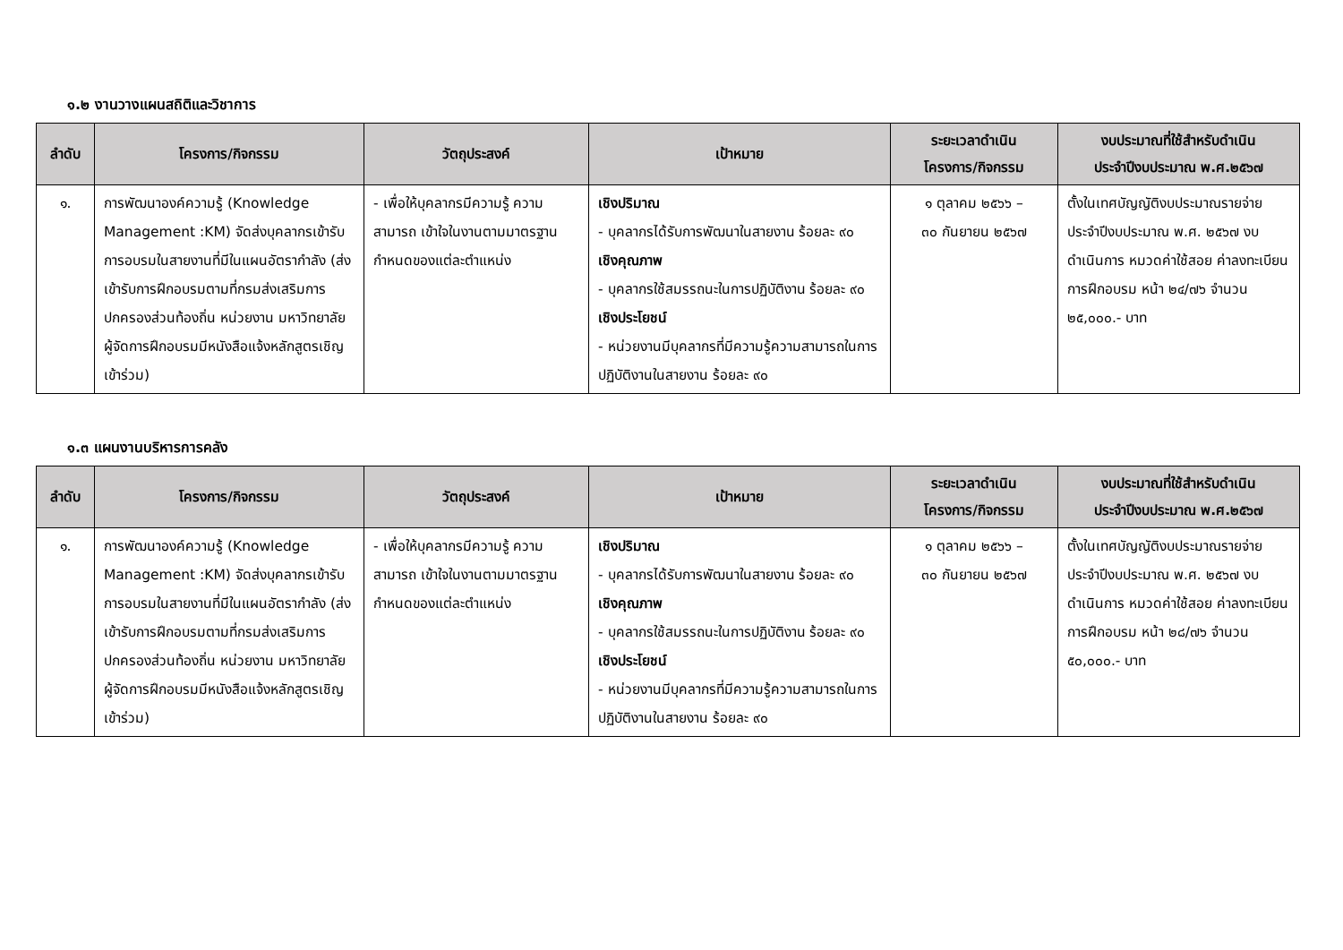๑.๒ งานวางแผนสถิติและวิชาการ
| ลำดับ | โครงการ/กิจกรรม | วัตถุประสงค์ | เป้าหมาย | ระยะเวลาดำเนิน โครงการ/กิจกรรม | งบประมาณที่ใช้สำหรับดำเนิน ประจำปีงบประมาณ พ.ศ.๒๕๖๗ |
| --- | --- | --- | --- | --- | --- |
| ๑. | การพัฒนาองค์ความรู้ (Knowledge Management :KM) จัดส่งบุคลากรเข้ารับการอบรมในสายงานที่มีในแผนอัตรากำลัง (ส่งเข้ารับการฝึกอบรมตามที่กรมส่งเสริมการปกครองส่วนท้องถิ่น หน่วยงาน มหาวิทยาลัย ผู้จัดการฝึกอบรมมีหนังสือแจ้งหลักสูตรเชิญเข้าร่วม) | - เพื่อให้บุคลากรมีความรู้ ความสามารถ เข้าใจในงานตามมาตรฐานกำหนดของแต่ละตำแหน่ง | เชิงปริมาณ - บุคลากรได้รับการพัฒนาในสายงาน ร้อยละ ๙๐ เชิงคุณภาพ - บุคลากรใช้สมรรถนะในการปฏิบัติงาน ร้อยละ ๙๐ เชิงประโยชน์ - หน่วยงานมีบุคลากรที่มีความรู้ความสามารถในการปฏิบัติงานในสายงาน ร้อยละ ๙๐ | ๑ ตุลาคม ๒๕๖๖ – ๓๐ กันยายน ๒๕๖๗ | ตั้งในเทศบัญญัติงบประมาณรายจ่ายประจำปีงบประมาณ พ.ศ. ๒๕๖๗ งบดำเนินการ หมวดค่าใช้สอย ค่าลงทะเบียนการฝึกอบรม หน้า ๒๔/๗๖ จำนวน ๒๕,๐๐๐.- บาท |
๑.๓ แผนงานบริหารการคลัง
| ลำดับ | โครงการ/กิจกรรม | วัตถุประสงค์ | เป้าหมาย | ระยะเวลาดำเนิน โครงการ/กิจกรรม | งบประมาณที่ใช้สำหรับดำเนิน ประจำปีงบประมาณ พ.ศ.๒๕๖๗ |
| --- | --- | --- | --- | --- | --- |
| ๑. | การพัฒนาองค์ความรู้ (Knowledge Management :KM) จัดส่งบุคลากรเข้ารับการอบรมในสายงานที่มีในแผนอัตรากำลัง (ส่งเข้ารับการฝึกอบรมตามที่กรมส่งเสริมการปกครองส่วนท้องถิ่น หน่วยงาน มหาวิทยาลัย ผู้จัดการฝึกอบรมมีหนังสือแจ้งหลักสูตรเชิญเข้าร่วม) | - เพื่อให้บุคลากรมีความรู้ ความสามารถ เข้าใจในงานตามมาตรฐานกำหนดของแต่ละตำแหน่ง | เชิงปริมาณ - บุคลากรได้รับการพัฒนาในสายงาน ร้อยละ ๙๐ เชิงคุณภาพ - บุคลากรใช้สมรรถนะในการปฏิบัติงาน ร้อยละ ๙๐ เชิงประโยชน์ - หน่วยงานมีบุคลากรที่มีความรู้ความสามารถในการปฏิบัติงานในสายงาน ร้อยละ ๙๐ | ๑ ตุลาคม ๒๕๖๖ – ๓๐ กันยายน ๒๕๖๗ | ตั้งในเทศบัญญัติงบประมาณรายจ่ายประจำปีงบประมาณ พ.ศ. ๒๕๖๗ งบดำเนินการ หมวดค่าใช้สอย ค่าลงทะเบียนการฝึกอบรม หน้า ๒๘/๗๖ จำนวน ๕๐,๐๐๐.- บาท |